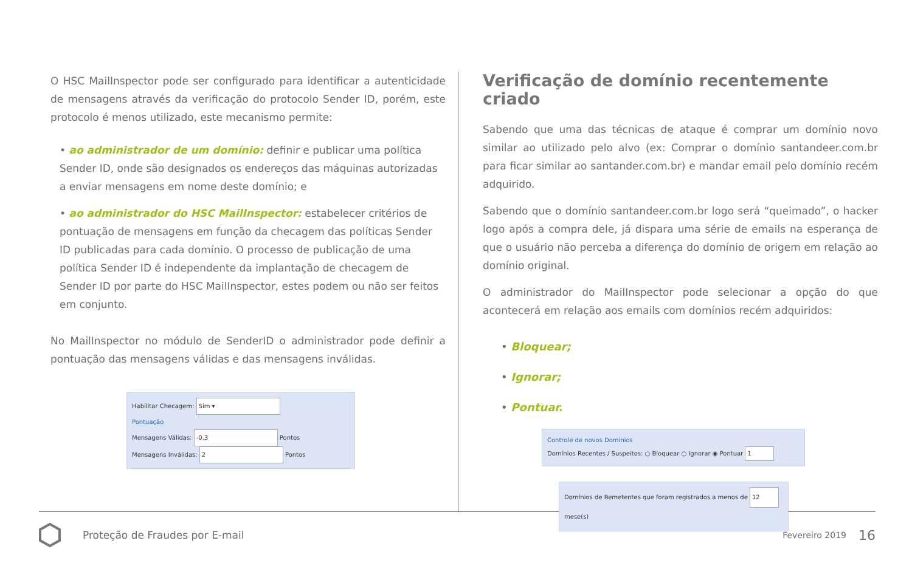O HSC MailInspector pode ser configurado para identificar a autenticidade de mensagens através da verificação do protocolo Sender ID, porém, este protocolo é menos utilizado, este mecanismo permite:
• ao administrador de um domínio: definir e publicar uma política Sender ID, onde são designados os endereços das máquinas autorizadas a enviar mensagens em nome deste domínio; e
• ao administrador do HSC MailInspector: estabelecer critérios de pontuação de mensagens em função da checagem das políticas Sender ID publicadas para cada domínio. O processo de publicação de uma política Sender ID é independente da implantação de checagem de Sender ID por parte do HSC MailInspector, estes podem ou não ser feitos em conjunto.
No MailInspector no módulo de SenderID o administrador pode definir a pontuação das mensagens válidas e das mensagens inválidas.
Habilitar Checagem: Sim ▾
Pontuação
Mensagens Válidas: -0.3 Pontos
Mensagens Inválidas: 2 Pontos
Verificação de domínio recentemente criado
Sabendo que uma das técnicas de ataque é comprar um domínio novo similar ao utilizado pelo alvo (ex: Comprar o domínio santandeer.com.br para ficar similar ao santander.com.br) e mandar email pelo domínio recém adquirido.
Sabendo que o domínio santandeer.com.br logo será “queimado”, o hacker logo após a compra dele, já dispara uma série de emails na esperança de que o usuário não perceba a diferença do domínio de origem em relação ao domínio original.
O administrador do MailInspector pode selecionar a opção do que acontecerá em relação aos emails com domínios recém adquiridos:
• Bloquear;
• Ignorar;
• Pontuar.
Controle de novos Dominios
Domínios Recentes / Suspeitos: ○ Bloquear ○ Ignorar ◉ Pontuar 1
Domínios de Remetentes que foram registrados a menos de 12 mese(s)
Proteção de Fraudes por E-mail Fevereiro 2019 16